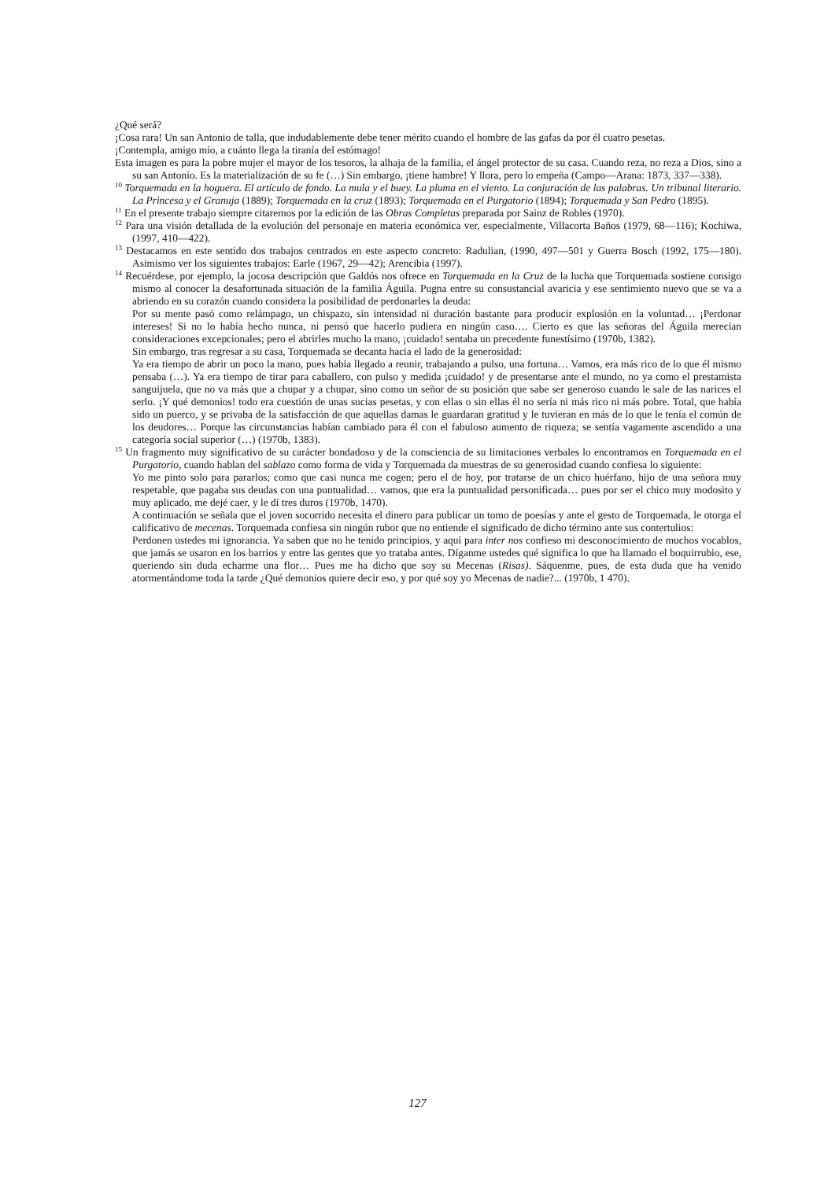¿Qué será?
¡Cosa rara! Un san Antonio de talla, que indudablemente debe tener mérito cuando el hombre de las gafas da por él cuatro pesetas.
¡Contempla, amigo mío, a cuánto llega la tiranía del estómago!
Esta imagen es para la pobre mujer el mayor de los tesoros, la alhaja de la familia, el ángel protector de su casa. Cuando reza, no reza a Dios, sino a su san Antonio. Es la materialización de su fe (…) Sin embargo, ¡tiene hambre! Y llora, pero lo empeña (Campo—Arana: 1873, 337—338).
<sup>10</sup> Torquemada en la hoguera. El artículo de fondo. La mula y el buey. La pluma en el viento. La conjuración de las palabras. Un tribunal literario. La Princesa y el Granuja (1889); Torquemada en la cruz (1893); Torquemada en el Purgatorio (1894); Torquemada y San Pedro (1895).
<sup>11</sup> En el presente trabajo siempre citaremos por la edición de las Obras Completas preparada por Sainz de Robles (1970).
<sup>12</sup> Para una visión detallada de la evolución del personaje en materia económica ver, especialmente, Villacorta Baños (1979, 68—116); Kochiwa, (1997, 410—422).
<sup>13</sup> Destacamos en este sentido dos trabajos centrados en este aspecto concreto: Radulian, (1990, 497—501 y Guerra Bosch (1992, 175—180). Asimismo ver los siguientes trabajos: Earle (1967, 29—42); Arencibia (1997).
<sup>14</sup> Recuérdese, por ejemplo, la jocosa descripción que Galdós nos ofrece en Torquemada en la Cruz de la lucha que Torquemada sostiene consigo mismo al conocer la desafortunada situación de la familia Águila. Pugna entre su consustancial avaricia y ese sentimiento nuevo que se va a abriendo en su corazón cuando considera la posibilidad de perdonarles la deuda:
Por su mente pasó como relámpago, un chispazo, sin intensidad ni duración bastante para producir explosión en la voluntad… ¡Perdonar intereses! Si no lo había hecho nunca, ni pensó que hacerlo pudiera en ningún caso…. Cierto es que las señoras del Águila merecían consideraciones excepcionales; pero el abrirles mucho la mano, ¡cuidado! sentaba un precedente funestísimo (1970b, 1382).
Sin embargo, tras regresar a su casa, Torquemada se decanta hacia el lado de la generosidad:
Ya era tiempo de abrir un poco la mano, pues había llegado a reunir, trabajando a pulso, una fortuna… Vamos, era más rico de lo que él mismo pensaba (…). Ya era tiempo de tirar para caballero, con pulso y medida ¡cuidado! y de presentarse ante el mundo, no ya como el prestamista sanguijuela, que no va más que a chupar y a chupar, sino como un señor de su posición que sabe ser generoso cuando le sale de las narices el serlo. ¡Y qué demonios! todo era cuestión de unas sucias pesetas, y con ellas o sin ellas él no sería ni más rico ni más pobre. Total, que había sido un puerco, y se privaba de la satisfacción de que aquellas damas le guardaran gratitud y le tuvieran en más de lo que le tenía el común de los deudores… Porque las circunstancias habían cambiado para él con el fabuloso aumento de riqueza; se sentía vagamente ascendido a una categoría social superior (…) (1970b, 1383).
<sup>15</sup> Un fragmento muy significativo de su carácter bondadoso y de la consciencia de su limitaciones verbales lo encontramos en Torquemada en el Purgatorio, cuando hablan del sablazo como forma de vida y Torquemada da muestras de su generosidad cuando confiesa lo siguiente:
Yo me pinto solo para pararlos; como que casi nunca me cogen; pero el de hoy, por tratarse de un chico huérfano, hijo de una señora muy respetable, que pagaba sus deudas con una puntualidad… vamos, que era la puntualidad personificada… pues por ser el chico muy modosito y muy aplicado, me dejé caer, y le dí tres duros (1970b, 1470).
A continuación se señala que el joven socorrido necesita el dinero para publicar un tomo de poesías y ante el gesto de Torquemada, le otorga el calificativo de mecenas. Torquemada confiesa sin ningún rubor que no entiende el significado de dicho término ante sus contertulios:
Perdonen ustedes mi ignorancia. Ya saben que no he tenido principios, y aquí para inter nos confieso mi desconocimiento de muchos vocablos, que jamás se usaron en los barrios y entre las gentes que yo trataba antes. Díganme ustedes qué significa lo que ha llamado el boquirrubio, ese, queriendo sin duda echarme una flor… Pues me ha dicho que soy su Mecenas (Risas). Sáquenme, pues, de esta duda que ha venido atormentándome toda la tarde ¿Qué demonios quiere decir eso, y por qué soy yo Mecenas de nadie?... (1970b, 1 470).
127